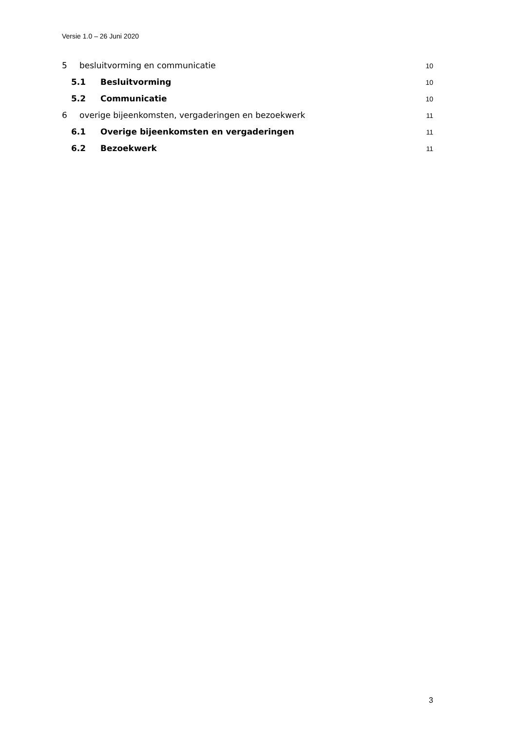Versie 1.0 – 26 Juni 2020
5 besluitvorming en communicatie 10
5.1 Besluitvorming 10
5.2 Communicatie 10
6 overige bijeenkomsten, vergaderingen en bezoekwerk 11
6.1 Overige bijeenkomsten en vergaderingen 11
6.2 Bezoekwerk 11
3